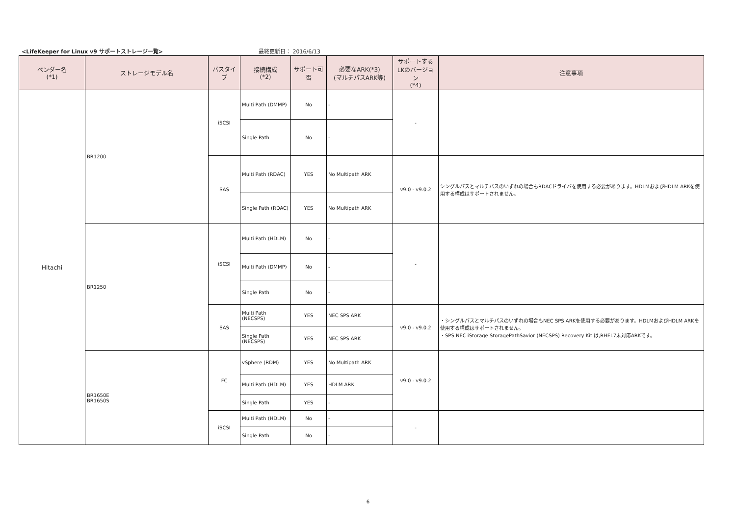<LifeKeeper for Linux v9 サポートストレージ一覧>
最終更新日： 2016/6/13
| ベンダー名 (*1) | ストレージモデル名 | バスタイプ | 接続構成 (*2) | サポート可否 | 必要なARK(*3) (マルチパスARK等) | サポートする LKのバージョン (*4) | 注意事項 |
| --- | --- | --- | --- | --- | --- | --- | --- |
| Hitachi | BR1200 | iSCSI | Multi Path (DMMP) | No | - | - | |
| | | | Single Path | No | - | | |
| | | SAS | Multi Path (RDAC) | YES | No Multipath ARK | v9.0 - v9.0.2 | シングルパスとマルチパスのいずれの場合もRDACドライバを使用する必要があります。HDLMおよびHDLM ARKを使用する構成はサポートされません。 |
| | | | Single Path (RDAC) | YES | No Multipath ARK | | |
| | BR1250 | iSCSI | Multi Path (HDLM) | No | - | - | |
| | | | Multi Path (DMMP) | No | - | | |
| | | | Single Path | No | - | | |
| | | SAS | Multi Path (NECSPS) | YES | NEC SPS ARK | v9.0 - v9.0.2 | ・シングルパスとマルチパスのいずれの場合もNEC SPS ARKを使用する必要があります。HDLMおよびHDLM ARKを使用する構成はサポートされません。 ・SPS NEC iStorage StoragePathSavior (NECSPS) Recovery Kit は,RHEL7未対応ARKです。 |
| | | | Single Path (NECSPS) | YES | NEC SPS ARK | | |
| | BR1650E BR1650S | FC | vSphere (RDM) | YES | No Multipath ARK | v9.0 - v9.0.2 | |
| | | | Multi Path (HDLM) | YES | HDLM ARK | | |
| | | | Single Path | YES | - | | |
| | | iSCSI | Multi Path (HDLM) | No | - | - | |
| | | | Single Path | No | - | | |
6